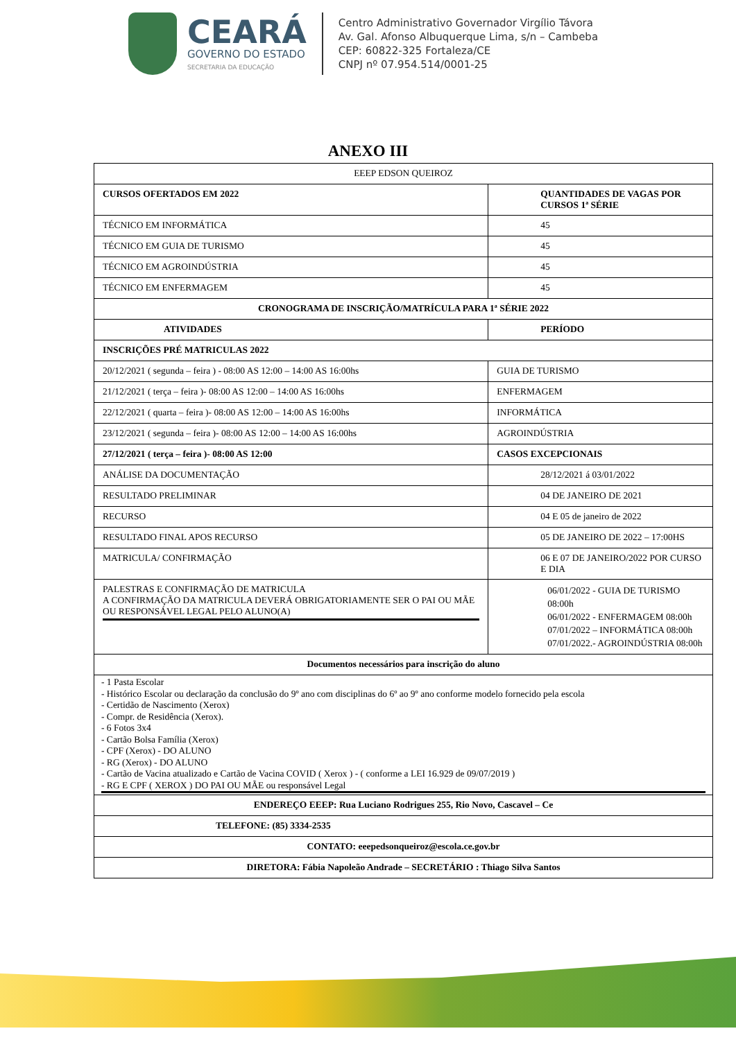CEARÁ
GOVERNO DO ESTADO
SECRETARIA DA EDUCAÇÃO
Centro Administrativo Governador Virgílio Távora
Av. Gal. Afonso Albuquerque Lima, s/n – Cambeba
CEP: 60822-325 Fortaleza/CE
CNPJ nº 07.954.514/0001-25
ANEXO III
| EEEP EDSON QUEIROZ | |
| CURSOS OFERTADOS EM 2022 | QUANTIDADES DE VAGAS POR CURSOS 1ª SÉRIE |
| TÉCNICO EM INFORMÁTICA | 45 |
| TÉCNICO EM GUIA DE TURISMO | 45 |
| TÉCNICO EM AGROINDÚSTRIA | 45 |
| TÉCNICO EM ENFERMAGEM | 45 |
| CRONOGRAMA DE INSCRIÇÃO/MATRÍCULA PARA 1ª SÉRIE 2022 | |
| ATIVIDADES | PERÍODO |
| INSCRIÇÕES PRÉ MATRICULAS 2022 | |
| 20/12/2021 ( segunda – feira ) - 08:00 AS 12:00 – 14:00 AS 16:00hs | GUIA DE TURISMO |
| 21/12/2021 ( terça – feira )- 08:00 AS 12:00 – 14:00 AS 16:00hs | ENFERMAGEM |
| 22/12/2021 ( quarta – feira )- 08:00 AS 12:00 – 14:00 AS 16:00hs | INFORMÁTICA |
| 23/12/2021 ( segunda – feira )- 08:00 AS 12:00 – 14:00 AS 16:00hs | AGROINDÚSTRIA |
| 27/12/2021 ( terça – feira )- 08:00 AS 12:00 | CASOS EXCEPCIONAIS |
| ANÁLISE DA DOCUMENTAÇÃO | 28/12/2021 á 03/01/2022 |
| RESULTADO PRELIMINAR | 04 DE JANEIRO DE 2021 |
| RECURSO | 04 E 05 de janeiro de 2022 |
| RESULTADO FINAL APOS RECURSO | 05 DE JANEIRO DE 2022 – 17:00HS |
| MATRICULA/ CONFIRMAÇÃO | 06 E 07 DE JANEIRO/2022 POR CURSO E DIA |
| PALESTRAS E CONFIRMAÇÃO DE MATRICULA A CONFIRMAÇÃO DA MATRICULA DEVERÁ OBRIGATORIAMENTE SER O PAI OU MÃE OU RESPONSÁVEL LEGAL PELO ALUNO(A) | 06/01/2022 - GUIA DE TURISMO 08:00h 06/01/2022 - ENFERMAGEM 08:00h 07/01/2022 – INFORMÁTICA 08:00h 07/01/2022.- AGROINDÚSTRIA 08:00h |
| Documentos necessários para inscrição do aluno | |
| - 1 Pasta Escolar - Histórico Escolar ou declaração da conclusão do 9º ano com disciplinas do 6º ao 9º ano conforme modelo fornecido pela escola - Certidão de Nascimento (Xerox) - Compr. de Residência (Xerox). - 6 Fotos 3x4 - Cartão Bolsa Família (Xerox) - CPF (Xerox) - DO ALUNO - RG (Xerox) - DO ALUNO - Cartão de Vacina atualizado e Cartão de Vacina COVID ( Xerox ) - ( conforme a LEI 16.929 de 09/07/2019 ) - RG E CPF ( XEROX ) DO PAI OU MÃE ou responsável Legal | |
| ENDEREÇO EEEP: Rua Luciano Rodrigues 255, Rio Novo, Cascavel – Ce | |
| TELEFONE: (85) 3334-2535 | |
| CONTATO: eeepedsonqueiroz@escola.ce.gov.br | |
| DIRETORA: Fábia Napoleão Andrade – SECRETÁRIO : Thiago Silva Santos | |